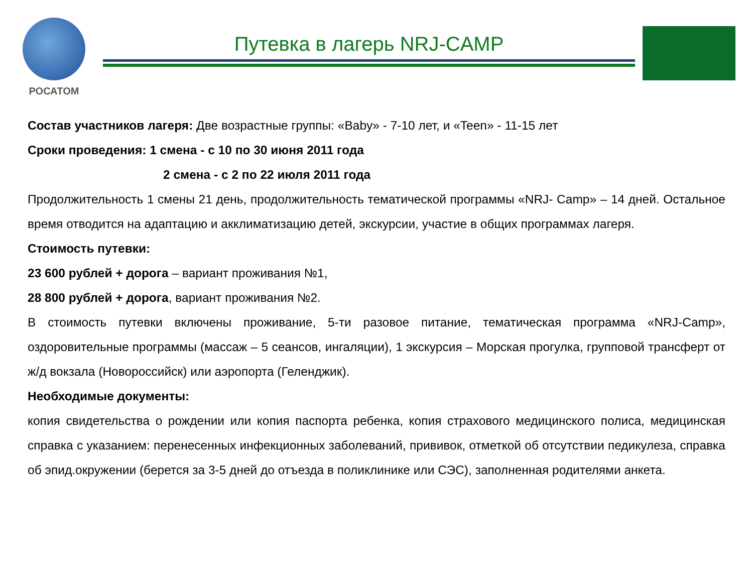РОСАТОМ
Путевка в лагерь NRJ-CAMP
Состав участников лагеря: Две возрастные группы: «Baby» - 7-10 лет, и «Teen» - 11-15 лет
Сроки проведения: 1 смена - с 10 по 30 июня 2011 года
2 смена - с 2 по 22 июля 2011 года
Продолжительность 1 смены 21 день, продолжительность тематической программы «NRJ- Camp» – 14 дней. Остальное время отводится на адаптацию и акклиматизацию детей, экскурсии, участие в общих программах лагеря.
Стоимость путевки:
23 600 рублей + дорога – вариант проживания №1,
28 800 рублей + дорога, вариант проживания №2.
В стоимость путевки включены проживание, 5-ти разовое питание, тематическая программа «NRJ-Camp», оздоровительные программы (массаж – 5 сеансов, ингаляции), 1 экскурсия – Морская прогулка, групповой трансферт от ж/д вокзала (Новороссийск) или аэропорта (Геленджик).
Необходимые документы:
копия свидетельства о рождении или копия паспорта ребенка, копия страхового медицинского полиса, медицинская справка с указанием: перенесенных инфекционных заболеваний, прививок, отметкой об отсутствии педикулеза, справка об эпид.окружении (берется за 3-5 дней до отъезда в поликлинике или СЭС), заполненная родителями анкета.